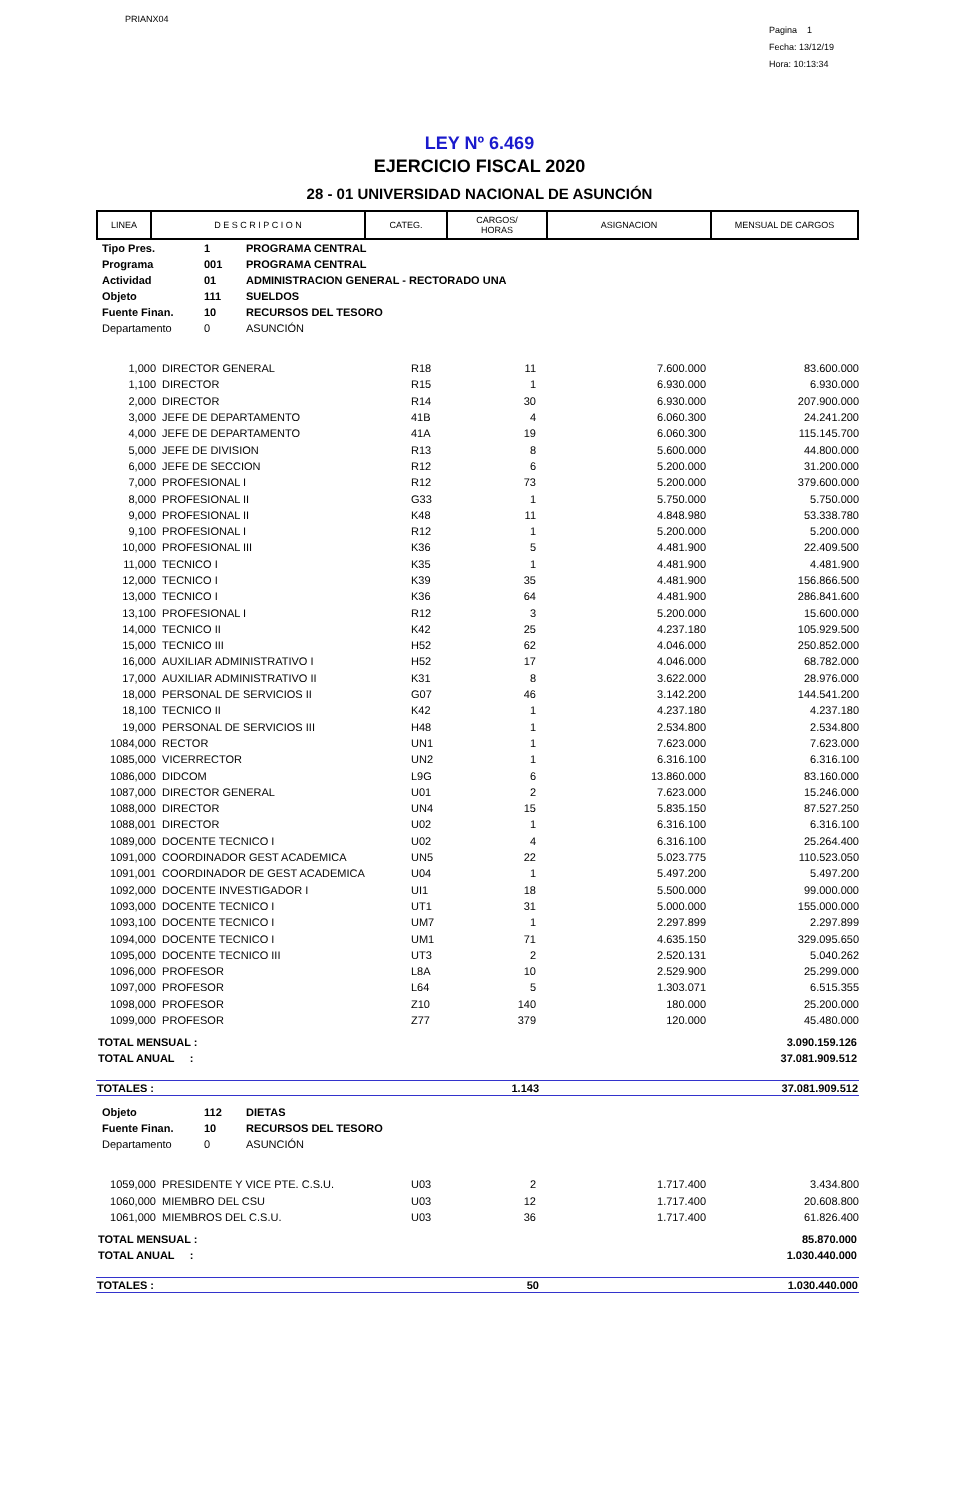PRIANX04
Pagina 1
Fecha: 13/12/19
Hora: 10:13:34
LEY Nº 6.469
EJERCICIO FISCAL 2020
28 - 01 UNIVERSIDAD NACIONAL DE ASUNCIÓN
| LINEA | D E S C R I P C I O N | CATEG. | CARGOS/ HORAS | ASIGNACION | MENSUAL DE CARGOS |
| --- | --- | --- | --- | --- | --- |
| Tipo Pres. | 1 | PROGRAMA CENTRAL |
| Programa | 001 | PROGRAMA CENTRAL |
| Actividad | 01 | ADMINISTRACION GENERAL - RECTORADO UNA |
| Objeto | 111 | SUELDOS |
| Fuente Finan. | 10 | RECURSOS DEL TESORO |
| Departamento | 0 | ASUNCIÓN |
| 1,000 | DIRECTOR GENERAL | R18 | 11 | 7.600.000 | 83.600.000 |
| 1,100 | DIRECTOR | R15 | 1 | 6.930.000 | 6.930.000 |
| 2,000 | DIRECTOR | R14 | 30 | 6.930.000 | 207.900.000 |
| 3,000 | JEFE DE DEPARTAMENTO | 41B | 4 | 6.060.300 | 24.241.200 |
| 4,000 | JEFE DE DEPARTAMENTO | 41A | 19 | 6.060.300 | 115.145.700 |
| 5,000 | JEFE DE DIVISION | R13 | 8 | 5.600.000 | 44.800.000 |
| 6,000 | JEFE DE SECCION | R12 | 6 | 5.200.000 | 31.200.000 |
| 7,000 | PROFESIONAL I | R12 | 73 | 5.200.000 | 379.600.000 |
| 8,000 | PROFESIONAL II | G33 | 1 | 5.750.000 | 5.750.000 |
| 9,000 | PROFESIONAL II | K48 | 11 | 4.848.980 | 53.338.780 |
| 9,100 | PROFESIONAL I | R12 | 1 | 5.200.000 | 5.200.000 |
| 10,000 | PROFESIONAL III | K36 | 5 | 4.481.900 | 22.409.500 |
| 11,000 | TECNICO I | K35 | 1 | 4.481.900 | 4.481.900 |
| 12,000 | TECNICO I | K39 | 35 | 4.481.900 | 156.866.500 |
| 13,000 | TECNICO I | K36 | 64 | 4.481.900 | 286.841.600 |
| 13,100 | PROFESIONAL I | R12 | 3 | 5.200.000 | 15.600.000 |
| 14,000 | TECNICO II | K42 | 25 | 4.237.180 | 105.929.500 |
| 15,000 | TECNICO III | H52 | 62 | 4.046.000 | 250.852.000 |
| 16,000 | AUXILIAR ADMINISTRATIVO I | H52 | 17 | 4.046.000 | 68.782.000 |
| 17,000 | AUXILIAR ADMINISTRATIVO II | K31 | 8 | 3.622.000 | 28.976.000 |
| 18,000 | PERSONAL DE SERVICIOS II | G07 | 46 | 3.142.200 | 144.541.200 |
| 18,100 | TECNICO II | K42 | 1 | 4.237.180 | 4.237.180 |
| 19,000 | PERSONAL DE SERVICIOS III | H48 | 1 | 2.534.800 | 2.534.800 |
| 1084,000 | RECTOR | UN1 | 1 | 7.623.000 | 7.623.000 |
| 1085,000 | VICERRECTOR | UN2 | 1 | 6.316.100 | 6.316.100 |
| 1086,000 | DIDCOM | L9G | 6 | 13.860.000 | 83.160.000 |
| 1087,000 | DIRECTOR GENERAL | U01 | 2 | 7.623.000 | 15.246.000 |
| 1088,000 | DIRECTOR | UN4 | 15 | 5.835.150 | 87.527.250 |
| 1088,001 | DIRECTOR | U02 | 1 | 6.316.100 | 6.316.100 |
| 1089,000 | DOCENTE TECNICO I | U02 | 4 | 6.316.100 | 25.264.400 |
| 1091,000 | COORDINADOR GEST ACADEMICA | UN5 | 22 | 5.023.775 | 110.523.050 |
| 1091,001 | COORDINADOR DE GEST ACADEMICA | U04 | 1 | 5.497.200 | 5.497.200 |
| 1092,000 | DOCENTE INVESTIGADOR I | UI1 | 18 | 5.500.000 | 99.000.000 |
| 1093,000 | DOCENTE TECNICO I | UT1 | 31 | 5.000.000 | 155.000.000 |
| 1093,100 | DOCENTE TECNICO I | UM7 | 1 | 2.297.899 | 2.297.899 |
| 1094,000 | DOCENTE TECNICO I | UM1 | 71 | 4.635.150 | 329.095.650 |
| 1095,000 | DOCENTE TECNICO III | UT3 | 2 | 2.520.131 | 5.040.262 |
| 1096,000 | PROFESOR | L8A | 10 | 2.529.900 | 25.299.000 |
| 1097,000 | PROFESOR | L64 | 5 | 1.303.071 | 6.515.355 |
| 1098,000 | PROFESOR | Z10 | 140 | 180.000 | 25.200.000 |
| 1099,000 | PROFESOR | Z77 | 379 | 120.000 | 45.480.000 |
| TOTAL MENSUAL : | 3.090.159.126 |
| TOTAL ANUAL : | 37.081.909.512 |
| TOTALES : | 1.143 | 37.081.909.512 |
| Objeto | 112 | DIETAS |
| Fuente Finan. | 10 | RECURSOS DEL TESORO |
| Departamento | 0 | ASUNCIÓN |
| 1059,000 | PRESIDENTE Y VICE PTE. C.S.U. | U03 | 2 | 1.717.400 | 3.434.800 |
| 1060,000 | MIEMBRO DEL CSU | U03 | 12 | 1.717.400 | 20.608.800 |
| 1061,000 | MIEMBROS DEL C.S.U. | U03 | 36 | 1.717.400 | 61.826.400 |
| TOTAL MENSUAL : | 85.870.000 |
| TOTAL ANUAL : | 1.030.440.000 |
| TOTALES : | 50 | 1.030.440.000 |